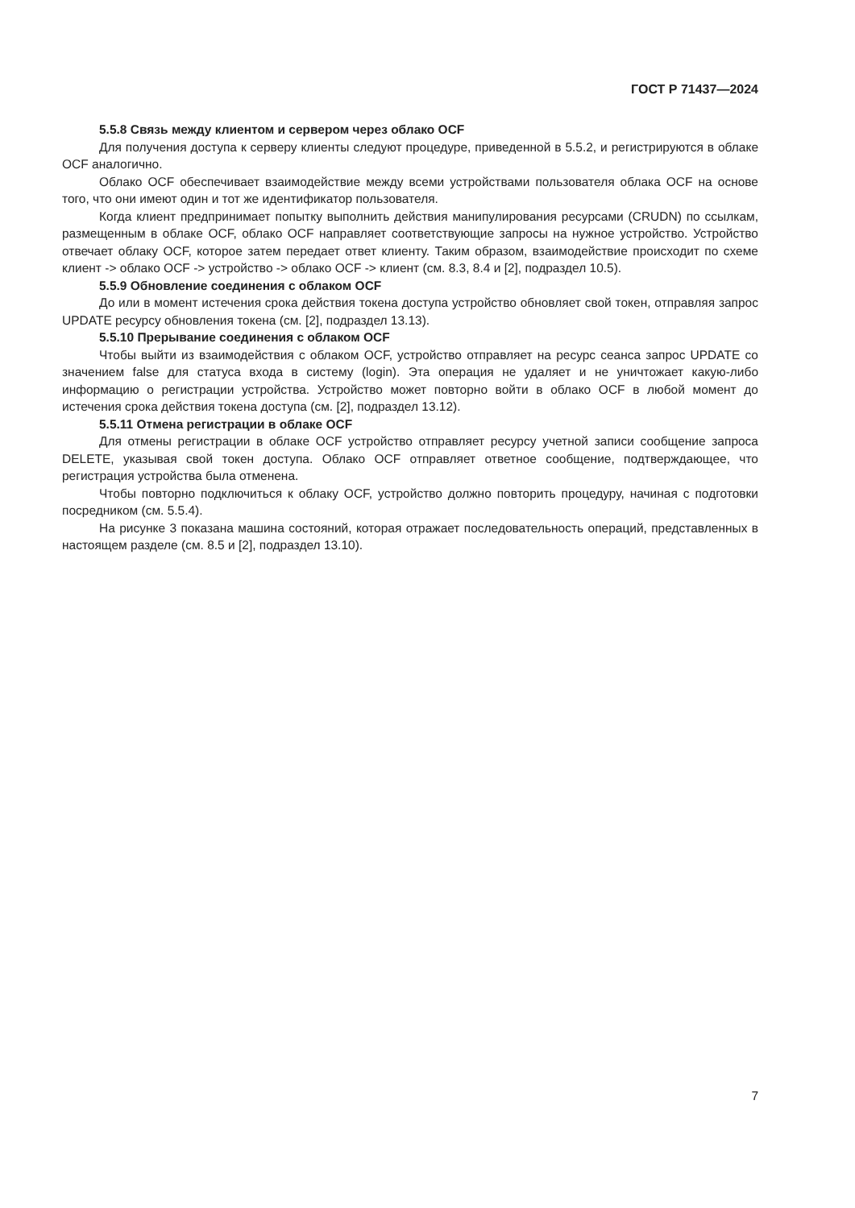ГОСТ Р 71437—2024
5.5.8 Связь между клиентом и сервером через облако OCF
Для получения доступа к серверу клиенты следуют процедуре, приведенной в 5.5.2, и регистрируются в облаке OCF аналогично.
Облако OCF обеспечивает взаимодействие между всеми устройствами пользователя облака OCF на основе того, что они имеют один и тот же идентификатор пользователя.
Когда клиент предпринимает попытку выполнить действия манипулирования ресурсами (CRUDN) по ссылкам, размещенным в облаке OCF, облако OCF направляет соответствующие запросы на нужное устройство. Устройство отвечает облаку OCF, которое затем передает ответ клиенту. Таким образом, взаимодействие происходит по схеме клиент -> облако OCF -> устройство -> облако OCF -> клиент (см. 8.3, 8.4 и [2], подраздел 10.5).
5.5.9 Обновление соединения с облаком OCF
До или в момент истечения срока действия токена доступа устройство обновляет свой токен, отправляя запрос UPDATE ресурсу обновления токена (см. [2], подраздел 13.13).
5.5.10 Прерывание соединения с облаком OCF
Чтобы выйти из взаимодействия с облаком OCF, устройство отправляет на ресурс сеанса запрос UPDATE со значением false для статуса входа в систему (login). Эта операция не удаляет и не уничтожает какую-либо информацию о регистрации устройства. Устройство может повторно войти в облако OCF в любой момент до истечения срока действия токена доступа (см. [2], подраздел 13.12).
5.5.11 Отмена регистрации в облаке OCF
Для отмены регистрации в облаке OCF устройство отправляет ресурсу учетной записи сообщение запроса DELETE, указывая свой токен доступа. Облако OCF отправляет ответное сообщение, подтверждающее, что регистрация устройства была отменена.
Чтобы повторно подключиться к облаку OCF, устройство должно повторить процедуру, начиная с подготовки посредником (см. 5.5.4).
На рисунке 3 показана машина состояний, которая отражает последовательность операций, представленных в настоящем разделе (см. 8.5 и [2], подраздел 13.10).
7